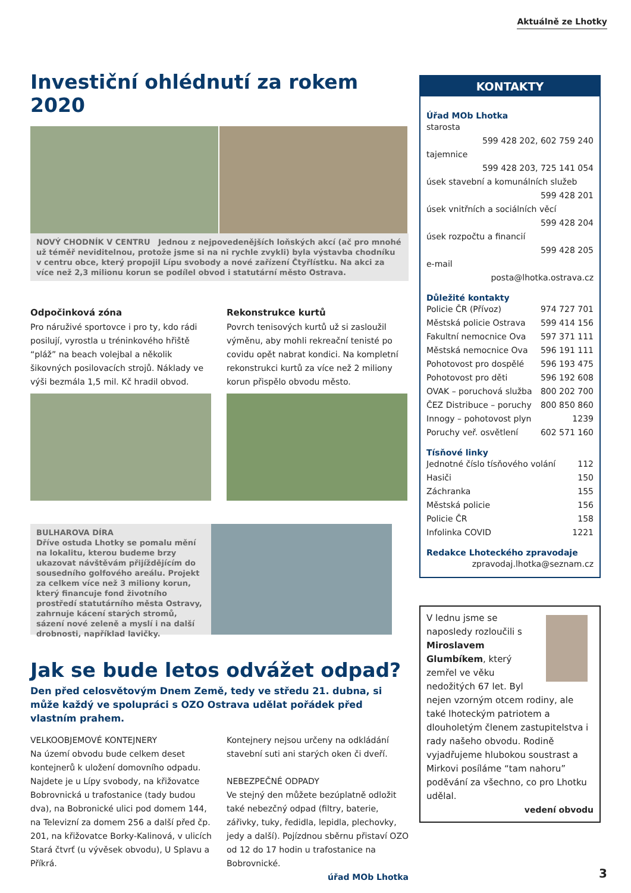Aktuálně ze Lhotky
Investiční ohlédnutí za rokem 2020
NOVÝ CHODNÍK V CENTRU Jednou z nejpovedenějších loňských akcí (ač pro mnohé už téměř neviditelnou, protože jsme si na ni rychle zvykli) byla výstavba chodníku v centru obce, který propojil Lípu svobody a nové zařízení Čtyřlístku. Na akci za více než 2,3 milionu korun se podílel obvod i statutární město Ostrava.
Odpočinková zóna
Pro náruživé sportovce i pro ty, kdo rádi posilují, vyrostla u tréninkového hřiště “pláž” na beach volejbal a několik šikovných posilovacích strojů. Náklady ve výši bezmála 1,5 mil. Kč hradil obvod.
Rekonstrukce kurtů
Povrch tenisových kurtů už si zasloužil výměnu, aby mohli rekreační tenisté po covidu opět nabrat kondici. Na kompletní rekonstrukci kurtů za více než 2 miliony korun přispělo obvodu město.
BULHAROVA DÍRA
Dříve ostuda Lhotky se pomalu mění na lokalitu, kterou budeme brzy ukazovat návštěvám přijíždějícím do sousedního golfového areálu. Projekt za celkem více než 3 miliony korun, který financuje fond životního prostředí statutárního města Ostravy, zahrnuje kácení starých stromů, sázení nové zeleně a myslí i na další drobnosti, například lavičky.
Jak se bude letos odvážet odpad?
Den před celosvětovým Dnem Země, tedy ve středu 21. dubna, si může každý ve spolupráci s OZO Ostrava udělat pořádek před vlastním prahem.
VELKOOBJEMOVÉ KONTEJNERY
Na území obvodu bude celkem deset kontejnerů k uložení domovního odpadu. Najdete je u Lípy svobody, na křižovatce Bobrovnická u trafostanice (tady budou dva), na Bobronické ulici pod domem 144, na Televizní za domem 256 a další před čp. 201, na křižovatce Borky-Kalinová, v ulicích Stará čtvrť (u vývěsek obvodu), U Splavu a Příkrá.
Kontejnery nejsou určeny na odkládání stavební suti ani starých oken či dveří.
NEBEZPEČNÉ ODPADY
Ve stejný den můžete bezúplatně odložit také nebezčný odpad (filtry, baterie, zářivky, tuky, ředidla, lepidla, plechovky, jedy a další). Pojízdnou sběrnu přistaví OZO od 12 do 17 hodin u trafostanice na Bobrovnické.
úřad MOb Lhotka
KONTAKTY
Úřad MOb Lhotka
starosta
599 428 202, 602 759 240
tajemnice
599 428 203, 725 141 054
úsek stavební a komunálních služeb
599 428 201
úsek vnitřních a sociálních věcí
599 428 204
úsek rozpočtu a financií
599 428 205
e-mail
posta@lhotka.ostrava.cz
Důležité kontakty
Policie ČR (Přívoz) 974 727 701
Městská policie Ostrava 599 414 156
Fakultní nemocnice Ova 597 371 111
Městská nemocnice Ova 596 191 111
Pohotovost pro dospělé 596 193 475
Pohotovost pro děti 596 192 608
OVAK – poruchová služba 800 202 700
ČEZ Distribuce – poruchy 800 850 860
Innogy – pohotovost plyn 1239
Poruchy veř. osvětlení 602 571 160
Tísňové linky
Jednotné číslo tísňového volání 112
Hasiči 150
Záchranka 155
Městská policie 156
Policie ČR 158
Infolinka COVID 1221
Redakce Lhoteckého zpravodaje
zpravodaj.lhotka@seznam.cz
V lednu jsme se naposledy rozloučili s Miroslavem Glumbíkem, který zemřel ve věku nedožitých 67 let. Byl nejen vzorným otcem rodiny, ale také lhoteckým patriotem a dlouholetým členem zastupitelstva i rady našeho obvodu. Rodině vyjadřujeme hlubokou soustrast a Mirkovi posíláme “tam nahoru” poděvání za všechno, co pro Lhotku udělal.
vedení obvodu
3